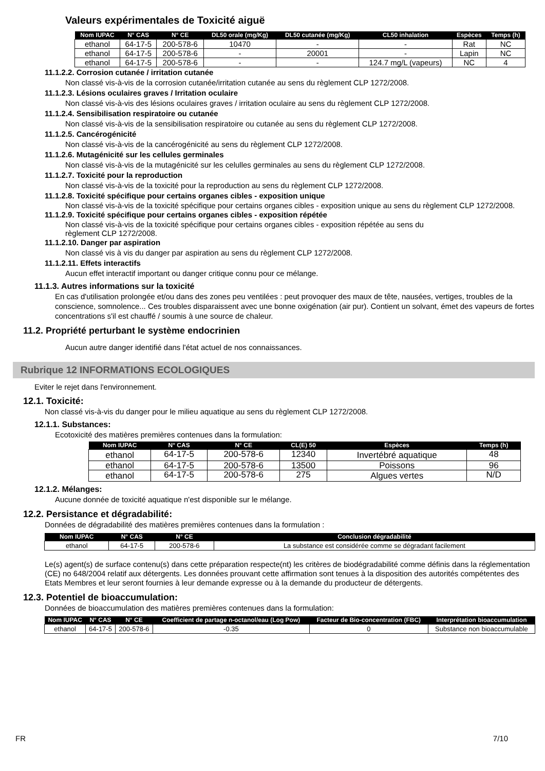Valeurs expérimentales de Toxicité aiguë
| Nom IUPAC | N° CAS | N° CE | DL50 orale (mg/Kg) | DL50 cutanée (mg/Kg) | CL50 inhalation | Espèces | Temps (h) |
| --- | --- | --- | --- | --- | --- | --- | --- |
| ethanol | 64-17-5 | 200-578-6 | 10470 | - | - | Rat | NC |
| ethanol | 64-17-5 | 200-578-6 | - | 20001 | - | Lapin | NC |
| ethanol | 64-17-5 | 200-578-6 | - | - | 124.7 mg/L (vapeurs) | NC | 4 |
11.1.2.2. Corrosion cutanée / irritation cutanée
Non classé vis-à-vis de la corrosion cutanée/irritation cutanée au sens du règlement CLP 1272/2008.
11.1.2.3. Lésions oculaires graves / Irritation oculaire
Non classé vis-à-vis des lésions oculaires graves / irritation oculaire au sens du règlement CLP 1272/2008.
11.1.2.4. Sensibilisation respiratoire ou cutanée
Non classé vis-à-vis de la sensibilisation respiratoire ou cutanée au sens du règlement CLP 1272/2008.
11.1.2.5. Cancérogénicité
Non classé vis-à-vis de la cancérogénicité au sens du règlement CLP 1272/2008.
11.1.2.6. Mutagénicité sur les cellules germinales
Non classé vis-à-vis de la mutagénicité sur les celulles germinales au sens du règlement CLP 1272/2008.
11.1.2.7. Toxicité pour la reproduction
Non classé vis-à-vis de la toxicité pour la reproduction au sens du règlement CLP 1272/2008.
11.1.2.8. Toxicité spécifique pour certains organes cibles - exposition unique
Non classé vis-à-vis de la toxicité spécifique pour certains organes cibles - exposition unique au sens du règlement CLP 1272/2008.
11.1.2.9. Toxicité spécifique pour certains organes cibles - exposition répétée
Non classé vis-à-vis de la toxicité spécifique pour certains organes cibles - exposition répétée au sens du
règlement CLP 1272/2008.
11.1.2.10. Danger par aspiration
Non classé vis à vis du danger par aspiration au sens du règlement CLP 1272/2008.
11.1.2.11. Effets interactifs
Aucun effet interactif important ou danger critique connu pour ce mélange.
11.1.3. Autres informations sur la toxicité
En cas d'utilisation prolongée et/ou dans des zones peu ventilées : peut provoquer des maux de tête, nausées, vertiges, troubles de la conscience, somnolence... Ces troubles disparaissent avec une bonne oxigénation (air pur). Contient un solvant, émet des vapeurs de fortes concentrations s'il est chauffé / soumis à une source de chaleur.
11.2. Propriété perturbant le système endocrinien
Aucun autre danger identifié dans l'état actuel de nos connaissances.
Rubrique 12 INFORMATIONS ECOLOGIQUES
Eviter le rejet dans l'environnement.
12.1. Toxicité:
Non classé vis-à-vis du danger pour le milieu aquatique au sens du règlement CLP 1272/2008.
12.1.1. Substances:
Ecotoxicité des matières premières contenues dans la formulation:
| Nom IUPAC | N° CAS | N° CE | CL(E) 50 | Espèces | Temps (h) |
| --- | --- | --- | --- | --- | --- |
| ethanol | 64-17-5 | 200-578-6 | 12340 | Invertébré aquatique | 48 |
| ethanol | 64-17-5 | 200-578-6 | 13500 | Poissons | 96 |
| ethanol | 64-17-5 | 200-578-6 | 275 | Algues vertes | N/D |
12.1.2. Mélanges:
Aucune donnée de toxicité aquatique n'est disponible sur le mélange.
12.2. Persistance et dégradabilité:
Données de dégradabilité des matières premières contenues dans la formulation :
| Nom IUPAC | N° CAS | N° CE | Conclusion dégradabilité |
| --- | --- | --- | --- |
| ethanol | 64-17-5 | 200-578-6 | La substance est considérée comme se dégradant facilement |
Le(s) agent(s) de surface contenu(s) dans cette préparation respecte(nt) les critères de biodégradabilité comme définis dans la réglementation (CE) no 648/2004 relatif aux détergents. Les données prouvant cette affirmation sont tenues à la disposition des autorités compétentes des Etats Membres et leur seront fournies à leur demande expresse ou à la demande du producteur de détergents.
12.3. Potentiel de bioaccumulation:
Données de bioaccumulation des matières premières contenues dans la formulation:
| Nom IUPAC | N° CAS | N° CE | Coefficient de partage n-octanol/eau (Log Pow) | Facteur de Bio-concentration (FBC) | Interprétation bioaccumulation |
| --- | --- | --- | --- | --- | --- |
| ethanol | 64-17-5 | 200-578-6 | -0.35 | 0 | Substance non bioaccumulable |
FR 7/10